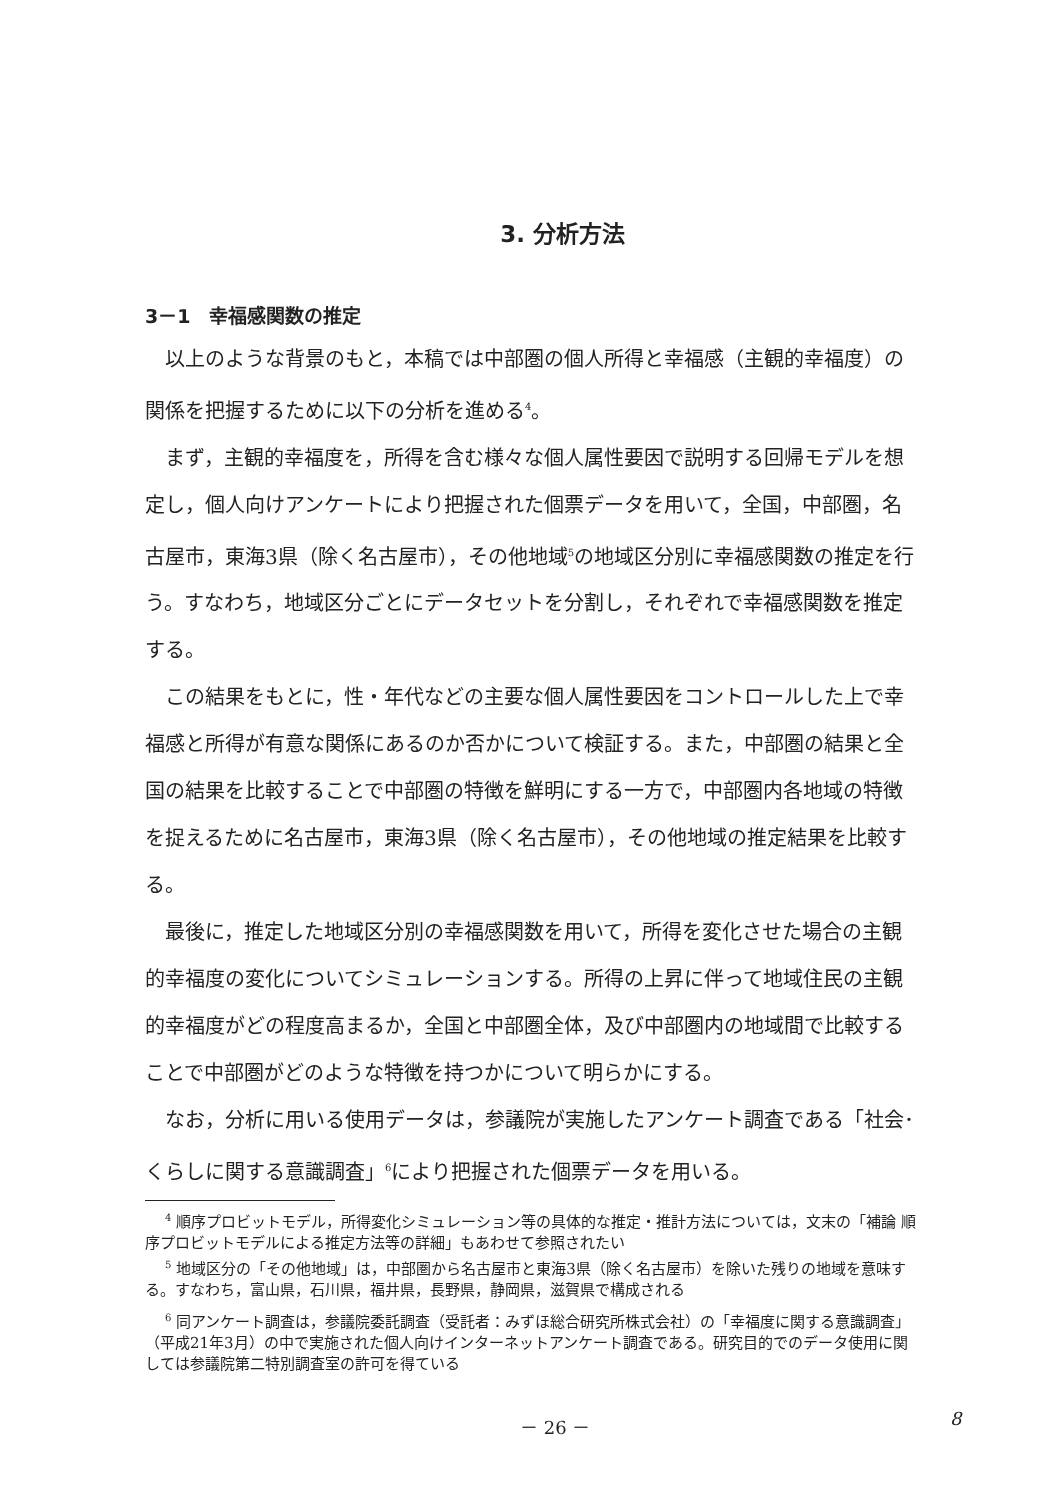3. 分析方法
3－1　幸福感関数の推定
以上のような背景のもと，本稿では中部圏の個人所得と幸福感（主観的幸福度）の関係を把握するために以下の分析を進める<sup>4</sup>。
まず，主観的幸福度を，所得を含む様々な個人属性要因で説明する回帰モデルを想定し，個人向けアンケートにより把握された個票データを用いて，全国，中部圏，名古屋市，東海3県（除く名古屋市），その他地域<sup>5</sup>の地域区分別に幸福感関数の推定を行う。すなわち，地域区分ごとにデータセットを分割し，それぞれで幸福感関数を推定する。
この結果をもとに，性・年代などの主要な個人属性要因をコントロールした上で幸福感と所得が有意な関係にあるのか否かについて検証する。また，中部圏の結果と全国の結果を比較することで中部圏の特徴を鮮明にする一方で，中部圏内各地域の特徴を捉えるために名古屋市，東海3県（除く名古屋市），その他地域の推定結果を比較する。
最後に，推定した地域区分別の幸福感関数を用いて，所得を変化させた場合の主観的幸福度の変化についてシミュレーションする。所得の上昇に伴って地域住民の主観的幸福度がどの程度高まるか，全国と中部圏全体，及び中部圏内の地域間で比較することで中部圏がどのような特徴を持つかについて明らかにする。
なお，分析に用いる使用データは，参議院が実施したアンケート調査である「社会･くらしに関する意識調査」<sup>6</sup>により把握された個票データを用いる。
<sup>4</sup> 順序プロビットモデル，所得変化シミュレーション等の具体的な推定・推計方法については，文末の「補論 順序プロビットモデルによる推定方法等の詳細」もあわせて参照されたい
<sup>5</sup> 地域区分の「その他地域」は，中部圏から名古屋市と東海3県（除く名古屋市）を除いた残りの地域を意味する。すなわち，富山県，石川県，福井県，長野県，静岡県，滋賀県で構成される
<sup>6</sup> 同アンケート調査は，参議院委託調査（受託者：みずほ総合研究所株式会社）の「幸福度に関する意識調査」（平成21年3月）の中で実施された個人向けインターネットアンケート調査である。研究目的でのデータ使用に関しては参議院第二特別調査室の許可を得ている
－ 26 － 8